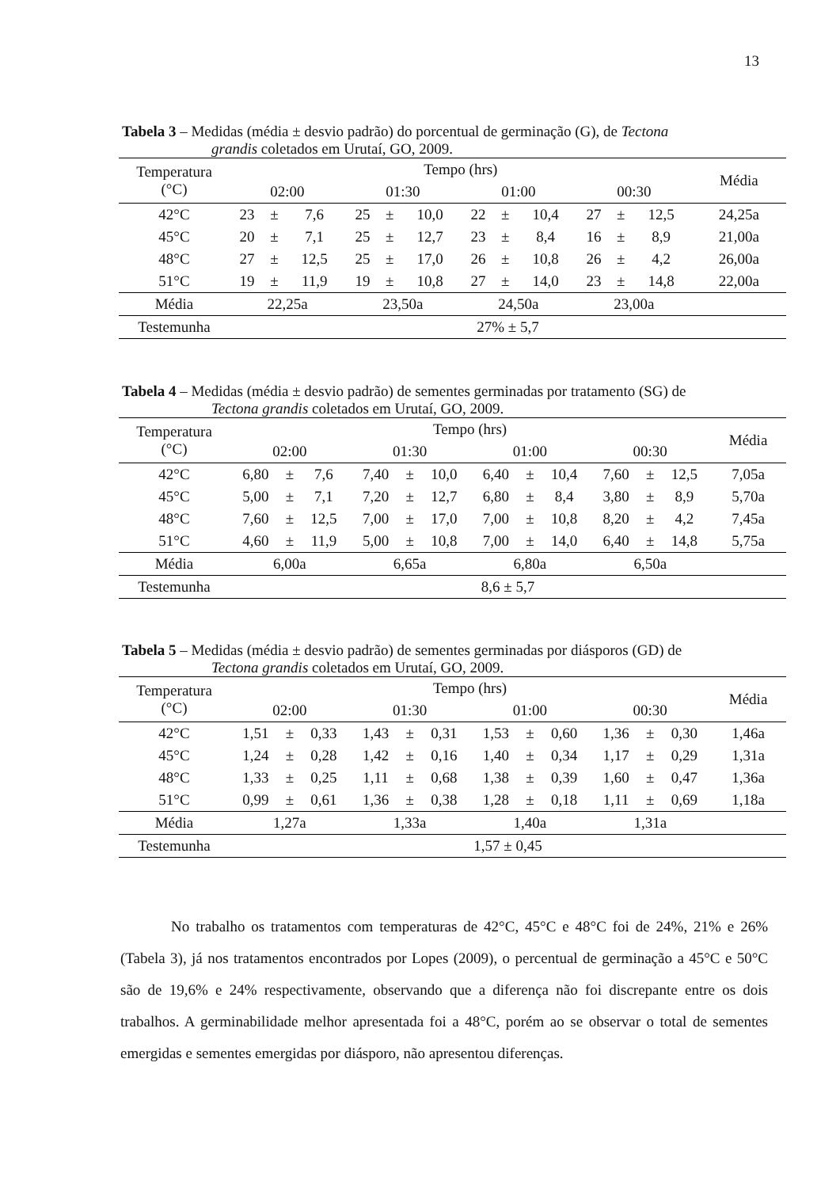13
Tabela 3 – Medidas (média ± desvio padrão) do porcentual de germinação (G), de Tectona
grandis coletados em Urutaí, GO, 2009.
| Temperatura (°C) | Tempo (hrs) | | | | | | | | | | | | Média |
| | 02:00 | | | 01:30 | | | 01:00 | | | 00:30 | | | |
| 42°C | 23 | ± | 7,6 | 25 | ± | 10,0 | 22 | ± | 10,4 | 27 | ± | 12,5 | 24,25a |
| 45°C | 20 | ± | 7,1 | 25 | ± | 12,7 | 23 | ± | 8,4 | 16 | ± | 8,9 | 21,00a |
| 48°C | 27 | ± | 12,5 | 25 | ± | 17,0 | 26 | ± | 10,8 | 26 | ± | 4,2 | 26,00a |
| 51°C | 19 | ± | 11,9 | 19 | ± | 10,8 | 27 | ± | 14,0 | 23 | ± | 14,8 | 22,00a |
| Média | 22,25a | | | 23,50a | | | 24,50a | | | 23,00a | | | |
| Testemunha | 27% ± 5,7 | | | | | | | | | | | | |
Tabela 4 – Medidas (média ± desvio padrão) de sementes germinadas por tratamento (SG) de
Tectona grandis coletados em Urutaí, GO, 2009.
| Temperatura (°C) | Tempo (hrs) | | | | | | | | | | | | Média |
| | 02:00 | | | 01:30 | | | 01:00 | | | 00:30 | | | |
| 42°C | 6,80 | ± | 7,6 | 7,40 | ± | 10,0 | 6,40 | ± | 10,4 | 7,60 | ± | 12,5 | 7,05a |
| 45°C | 5,00 | ± | 7,1 | 7,20 | ± | 12,7 | 6,80 | ± | 8,4 | 3,80 | ± | 8,9 | 5,70a |
| 48°C | 7,60 | ± | 12,5 | 7,00 | ± | 17,0 | 7,00 | ± | 10,8 | 8,20 | ± | 4,2 | 7,45a |
| 51°C | 4,60 | ± | 11,9 | 5,00 | ± | 10,8 | 7,00 | ± | 14,0 | 6,40 | ± | 14,8 | 5,75a |
| Média | 6,00a | | | 6,65a | | | 6,80a | | | 6,50a | | | |
| Testemunha | 8,6 ± 5,7 | | | | | | | | | | | | |
Tabela 5 – Medidas (média ± desvio padrão) de sementes germinadas por diásporos (GD) de
Tectona grandis coletados em Urutaí, GO, 2009.
| Temperatura (°C) | Tempo (hrs) | | | | | | | | | | | | Média |
| | 02:00 | | | 01:30 | | | 01:00 | | | 00:30 | | | |
| 42°C | 1,51 | ± | 0,33 | 1,43 | ± | 0,31 | 1,53 | ± | 0,60 | 1,36 | ± | 0,30 | 1,46a |
| 45°C | 1,24 | ± | 0,28 | 1,42 | ± | 0,16 | 1,40 | ± | 0,34 | 1,17 | ± | 0,29 | 1,31a |
| 48°C | 1,33 | ± | 0,25 | 1,11 | ± | 0,68 | 1,38 | ± | 0,39 | 1,60 | ± | 0,47 | 1,36a |
| 51°C | 0,99 | ± | 0,61 | 1,36 | ± | 0,38 | 1,28 | ± | 0,18 | 1,11 | ± | 0,69 | 1,18a |
| Média | 1,27a | | | 1,33a | | | 1,40a | | | 1,31a | | | |
| Testemunha | 1,57 ± 0,45 | | | | | | | | | | | | |
No trabalho os tratamentos com temperaturas de 42°C, 45°C e 48°C foi de 24%, 21% e 26% (Tabela 3), já nos tratamentos encontrados por Lopes (2009), o percentual de germinação a 45°C e 50°C são de 19,6% e 24% respectivamente, observando que a diferença não foi discrepante entre os dois trabalhos. A germinabilidade melhor apresentada foi a 48°C, porém ao se observar o total de sementes emergidas e sementes emergidas por diásporo, não apresentou diferenças.